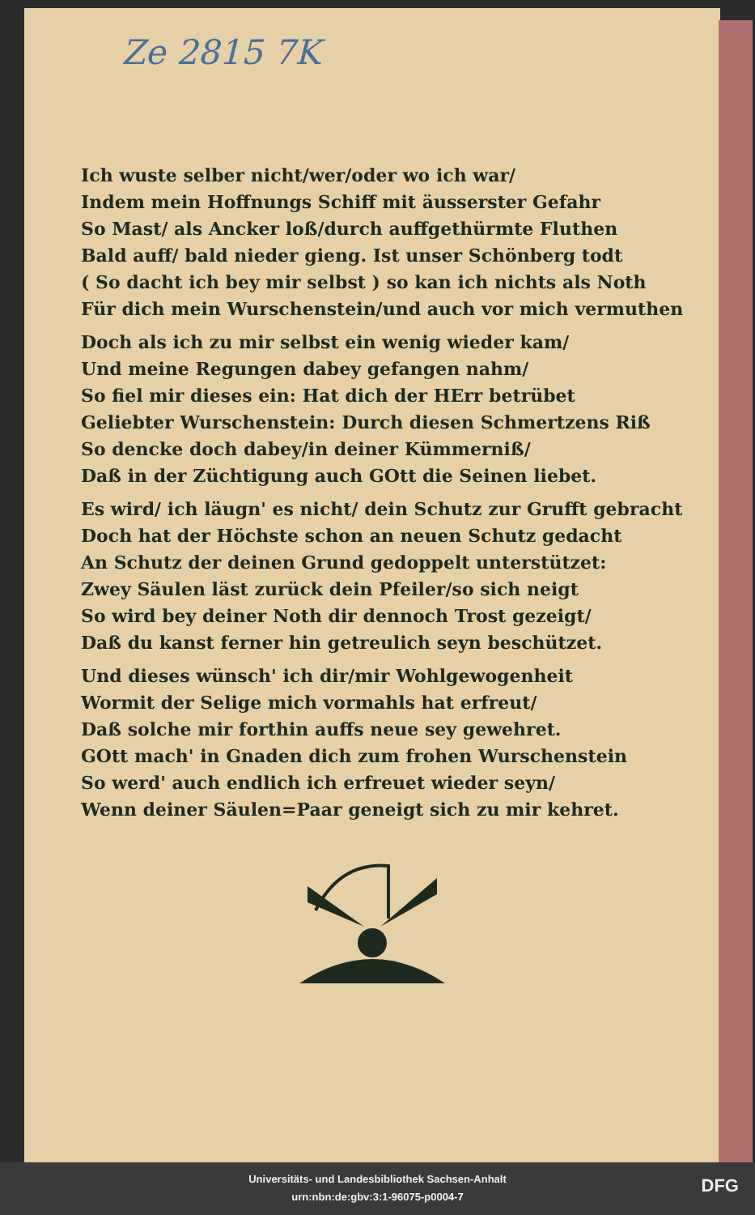Ze 2815 7K
Ich wuste selber nicht/wer/oder wo ich war/
Indem mein Hoffnungs Schiff mit äusserster Gefahr
So Mast/ als Ancker loß/durch auffgethürmte Fluthen
Bald auff/ bald nieder gieng. Ist unser Schönberg todt
( So dacht ich bey mir selbst ) so kan ich nichts als Noth
Für dich mein Wurschenstein/und auch vor mich vermuthen
Doch als ich zu mir selbst ein wenig wieder kam/
Und meine Regungen dabey gefangen nahm/
So fiel mir dieses ein: Hat dich der HErr betrübet
Geliebter Wurschenstein: Durch diesen Schmertzens Riß
So dencke doch dabey/in deiner Kümmerniß/
Daß in der Züchtigung auch GOtt die Seinen liebet.
Es wird/ ich läugn' es nicht/ dein Schutz zur Grufft gebracht
Doch hat der Höchste schon an neuen Schutz gedacht
An Schutz der deinen Grund gedoppelt unterstützet:
Zwey Säulen läst zurück dein Pfeiler/so sich neigt
So wird bey deiner Noth dir dennoch Trost gezeigt/
Daß du kanst ferner hin getreulich seyn beschützet.
Und dieses wünsch' ich dir/mir Wohlgewogenheit
Wormit der Selige mich vormahls hat erfreut/
Daß solche mir forthin auffs neue sey gewehret.
GOtt mach' in Gnaden dich zum frohen Wurschenstein
So werd' auch endlich ich erfreuet wieder seyn/
Wenn deiner Säulen=Paar geneigt sich zu mir kehret.
Universitäts- und Landesbibliothek Sachsen-Anhalt
urn:nbn:de:gbv:3:1-96075-p0004-7
DFG